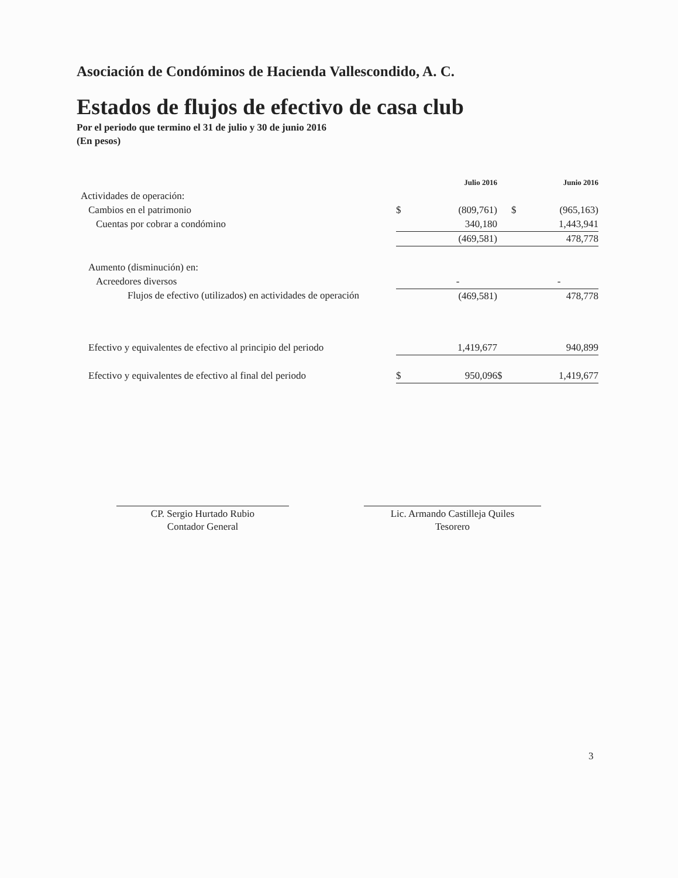Asociación de Condóminos de Hacienda Vallescondido, A. C.
Estados de flujos de efectivo de casa club
Por el periodo que termino el 31 de julio y 30 de junio 2016
(En pesos)
| | | Julio 2016 | | Junio 2016 |
| Actividades de operación: | | | | |
| Cambios en el patrimonio | $ | (809,761) | $ | (965,163) |
| Cuentas por cobrar a condómino | | 340,180 | | 1,443,941 |
| | | (469,581) | | 478,778 |
| Aumento (disminución) en: | | | | |
| Acreedores diversos | | - | | - |
| Flujos de efectivo (utilizados) en actividades de operación | | (469,581) | | 478,778 |
| Efectivo y equivalentes de efectivo al principio del periodo | | 1,419,677 | | 940,899 |
| Efectivo y equivalentes de efectivo al final del periodo | $ | 950,096 | $ | 1,419,677 |
CP. Sergio Hurtado Rubio
Contador General
Lic. Armando Castilleja Quiles
Tesorero
3